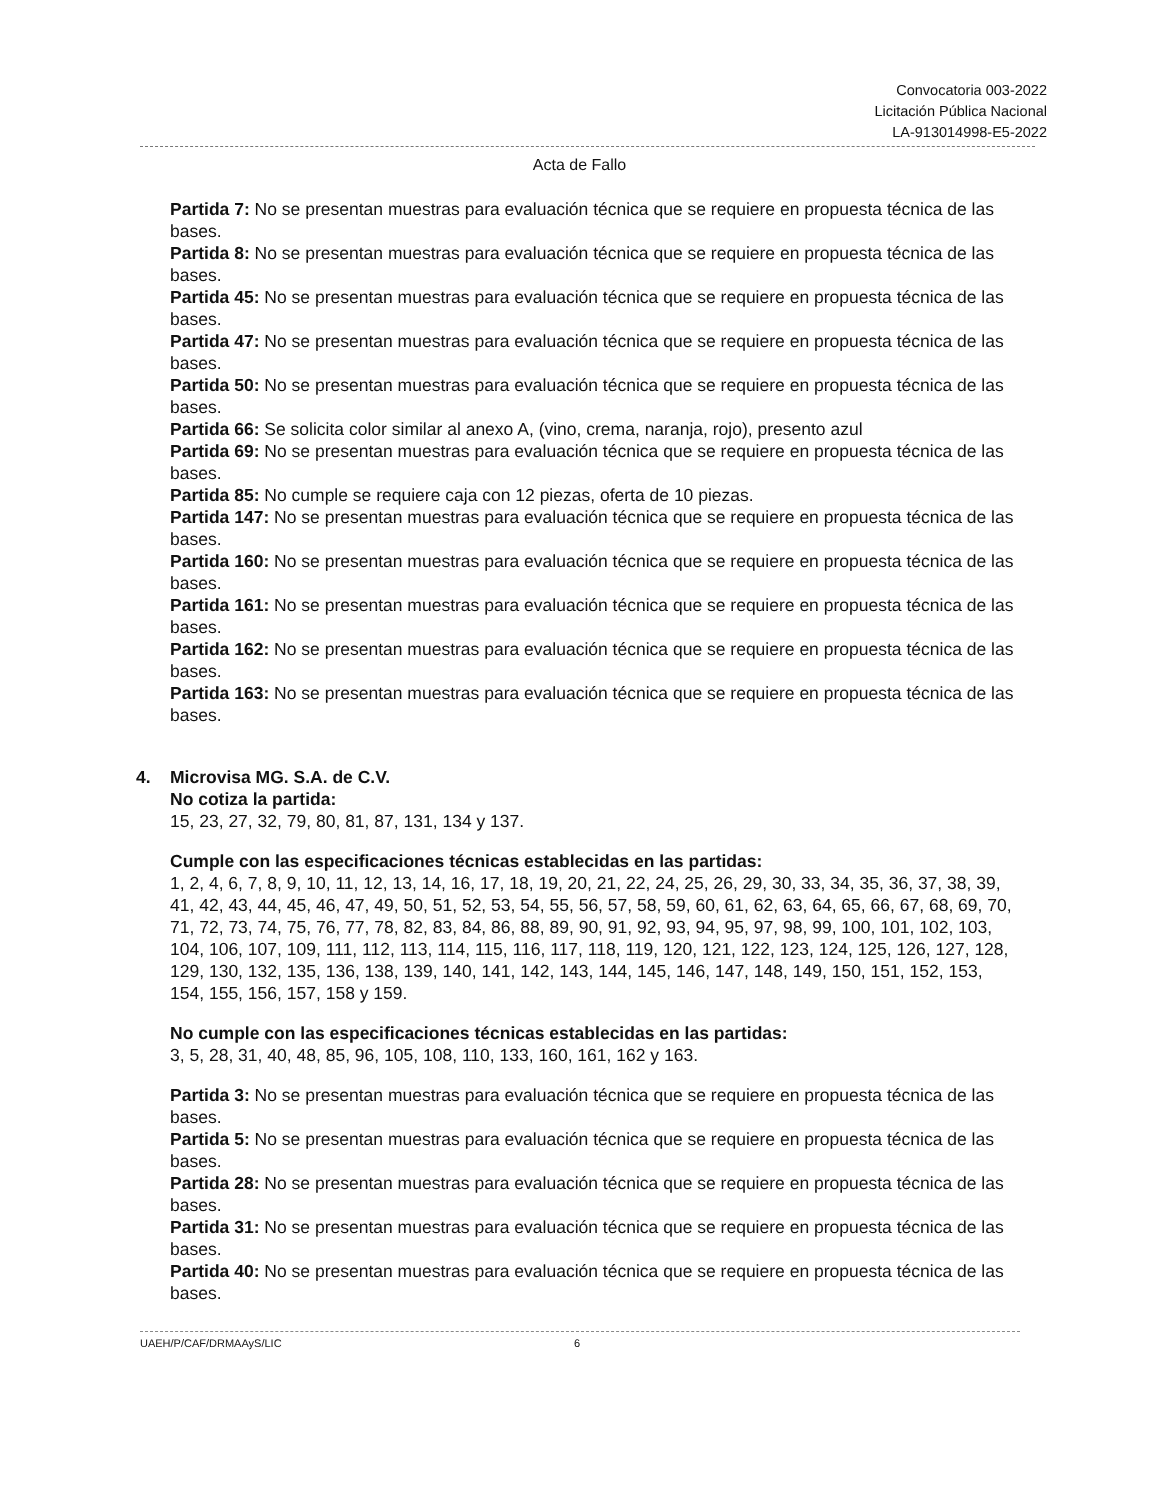Convocatoria 003-2022
Licitación Pública Nacional
LA-913014998-E5-2022
Acta de Fallo
Partida 7: No se presentan muestras para evaluación técnica que se requiere en propuesta técnica de las bases.
Partida 8: No se presentan muestras para evaluación técnica que se requiere en propuesta técnica de las bases.
Partida 45: No se presentan muestras para evaluación técnica que se requiere en propuesta técnica de las bases.
Partida 47: No se presentan muestras para evaluación técnica que se requiere en propuesta técnica de las bases.
Partida 50: No se presentan muestras para evaluación técnica que se requiere en propuesta técnica de las bases.
Partida 66: Se solicita color similar al anexo A, (vino, crema, naranja, rojo), presento azul
Partida 69: No se presentan muestras para evaluación técnica que se requiere en propuesta técnica de las bases.
Partida 85: No cumple se requiere caja con 12 piezas, oferta de 10 piezas.
Partida 147: No se presentan muestras para evaluación técnica que se requiere en propuesta técnica de las bases.
Partida 160: No se presentan muestras para evaluación técnica que se requiere en propuesta técnica de las bases.
Partida 161: No se presentan muestras para evaluación técnica que se requiere en propuesta técnica de las bases.
Partida 162: No se presentan muestras para evaluación técnica que se requiere en propuesta técnica de las bases.
Partida 163: No se presentan muestras para evaluación técnica que se requiere en propuesta técnica de las bases.
4.
Microvisa MG. S.A. de C.V.
No cotiza la partida:
15, 23, 27, 32, 79, 80, 81, 87, 131, 134 y 137.
Cumple con las especificaciones técnicas establecidas en las partidas:
1, 2, 4, 6, 7, 8, 9, 10, 11, 12, 13, 14, 16, 17, 18, 19, 20, 21, 22, 24, 25, 26, 29, 30, 33, 34, 35, 36, 37, 38, 39, 41, 42, 43, 44, 45, 46, 47, 49, 50, 51, 52, 53, 54, 55, 56, 57, 58, 59, 60, 61, 62, 63, 64, 65, 66, 67, 68, 69, 70, 71, 72, 73, 74, 75, 76, 77, 78, 82, 83, 84, 86, 88, 89, 90, 91, 92, 93, 94, 95, 97, 98, 99, 100, 101, 102, 103, 104, 106, 107, 109, 111, 112, 113, 114, 115, 116, 117, 118, 119, 120, 121, 122, 123, 124, 125, 126, 127, 128, 129, 130, 132, 135, 136, 138, 139, 140, 141, 142, 143, 144, 145, 146, 147, 148, 149, 150, 151, 152, 153, 154, 155, 156, 157, 158 y 159.
No cumple con las especificaciones técnicas establecidas en las partidas:
3, 5, 28, 31, 40, 48, 85, 96, 105, 108, 110, 133, 160, 161, 162 y 163.
Partida 3: No se presentan muestras para evaluación técnica que se requiere en propuesta técnica de las bases.
Partida 5: No se presentan muestras para evaluación técnica que se requiere en propuesta técnica de las bases.
Partida 28: No se presentan muestras para evaluación técnica que se requiere en propuesta técnica de las bases.
Partida 31: No se presentan muestras para evaluación técnica que se requiere en propuesta técnica de las bases.
Partida 40: No se presentan muestras para evaluación técnica que se requiere en propuesta técnica de las bases.
UAEH/P/CAF/DRMAAyS/LIC 6